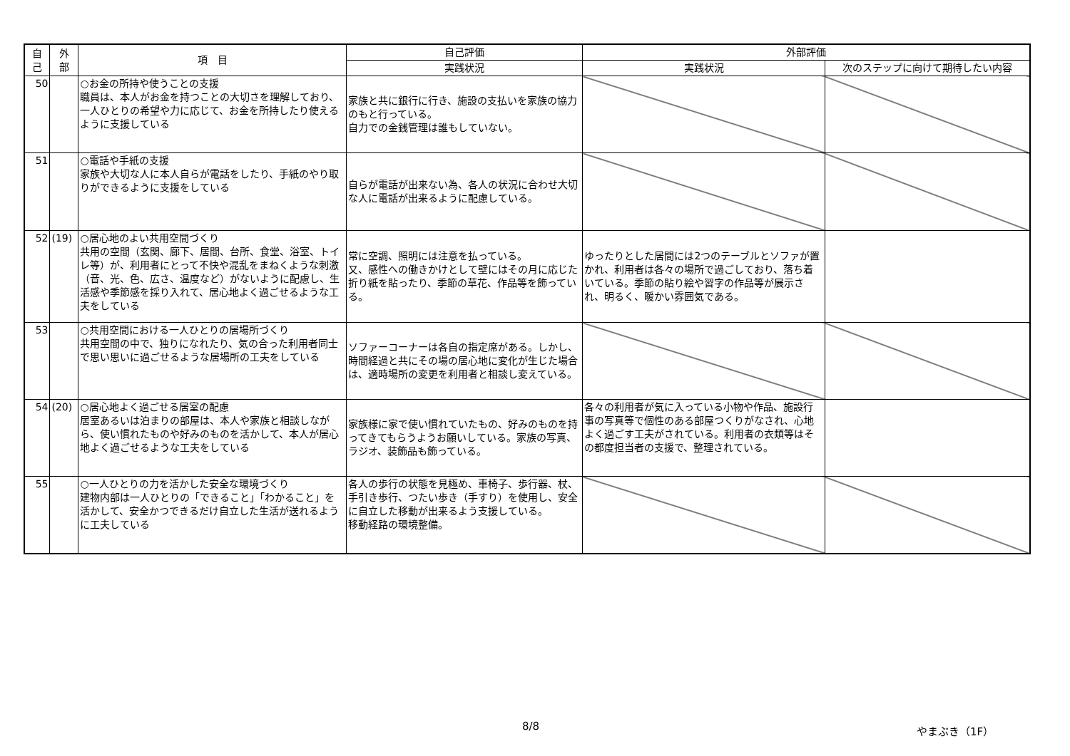| 自 己 | 外 部 | 項 目 | 自己評価 | 外部評価 | |
| --- | --- | --- | --- | --- | --- |
| | | | 実践状況 | 実践状況 | 次のステップに向けて期待したい内容 |
| 50 | | ○お金の所持や使うことの支援 職員は、本人がお金を持つことの大切さを理解しており、一人ひとりの希望や力に応じて、お金を所持したり使えるように支援している | 家族と共に銀行に行き、施設の支払いを家族の協力のもと行っている。 自力での金銭管理は誰もしていない。 | | |
| 51 | | ○電話や手紙の支援 家族や大切な人に本人自らが電話をしたり、手紙のやり取りができるように支援をしている | 自らが電話が出来ない為、各人の状況に合わせ大切な人に電話が出来るように配慮している。 | | |
| 52 | (19) | ○居心地のよい共用空間づくり 共用の空間（玄関、廊下、居間、台所、食堂、浴室、トイレ等）が、利用者にとって不快や混乱をまねくような刺激（音、光、色、広さ、温度など）がないように配慮し、生活感や季節感を採り入れて、居心地よく過ごせるような工夫をしている | 常に空調、照明には注意を払っている。 又、感性への働きかけとして壁にはその月に応じた折り紙を貼ったり、季節の草花、作品等を飾っている。 | ゆったりとした居間には2つのテーブルとソファが置かれ、利用者は各々の場所で過ごしており、落ち着いている。季節の貼り絵や習字の作品等が展示され、明るく、暖かい雰囲気である。 | |
| 53 | | ○共用空間における一人ひとりの居場所づくり 共用空間の中で、独りになれたり、気の合った利用者同士で思い思いに過ごせるような居場所の工夫をしている | ソファーコーナーは各自の指定席がある。しかし、時間経過と共にその場の居心地に変化が生じた場合は、適時場所の変更を利用者と相談し変えている。 | | |
| 54 | (20) | ○居心地よく過ごせる居室の配慮 居室あるいは泊まりの部屋は、本人や家族と相談しながら、使い慣れたものや好みのものを活かして、本人が居心地よく過ごせるような工夫をしている | 家族様に家で使い慣れていたもの、好みのものを持ってきてもらうようお願いしている。家族の写真、ラジオ、装飾品も飾っている。 | 各々の利用者が気に入っている小物や作品、施設行事の写真等で個性のある部屋つくりがなされ、心地よく過ごす工夫がされている。利用者の衣類等はその都度担当者の支援で、整理されている。 | |
| 55 | | ○一人ひとりの力を活かした安全な環境づくり 建物内部は一人ひとりの「できること」「わかること」を活かして、安全かつできるだけ自立した生活が送れるように工夫している | 各人の歩行の状態を見極め、車椅子、歩行器、杖、手引き歩行、つたい歩き（手すり）を使用し、安全に自立した移動が出来るよう支援している。 移動経路の環境整備。 | | |
8/8 やまぶき（1F）